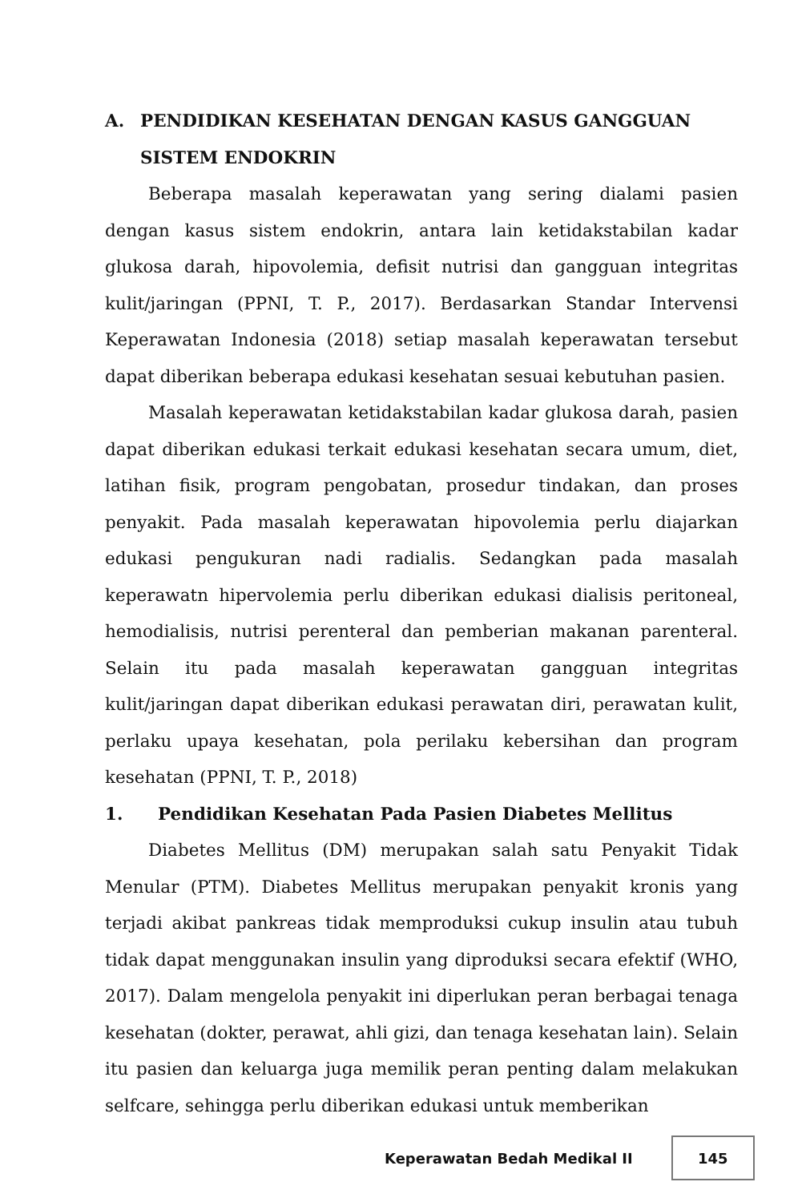A. PENDIDIKAN KESEHATAN DENGAN KASUS GANGGUAN SISTEM ENDOKRIN
Beberapa masalah keperawatan yang sering dialami pasien dengan kasus sistem endokrin, antara lain ketidakstabilan kadar glukosa darah, hipovolemia, defisit nutrisi dan gangguan integritas kulit/jaringan (PPNI, T. P., 2017). Berdasarkan Standar Intervensi Keperawatan Indonesia (2018) setiap masalah keperawatan tersebut dapat diberikan beberapa edukasi kesehatan sesuai kebutuhan pasien.
Masalah keperawatan ketidakstabilan kadar glukosa darah, pasien dapat diberikan edukasi terkait edukasi kesehatan secara umum, diet, latihan fisik, program pengobatan, prosedur tindakan, dan proses penyakit. Pada masalah keperawatan hipovolemia perlu diajarkan edukasi pengukuran nadi radialis. Sedangkan pada masalah keperawatn hipervolemia perlu diberikan edukasi dialisis peritoneal, hemodialisis, nutrisi perenteral dan pemberian makanan parenteral. Selain itu pada masalah keperawatan gangguan integritas kulit/jaringan dapat diberikan edukasi perawatan diri, perawatan kulit, perlaku upaya kesehatan, pola perilaku kebersihan dan program kesehatan (PPNI, T. P., 2018)
1. Pendidikan Kesehatan Pada Pasien Diabetes Mellitus
Diabetes Mellitus (DM) merupakan salah satu Penyakit Tidak Menular (PTM). Diabetes Mellitus merupakan penyakit kronis yang terjadi akibat pankreas tidak memproduksi cukup insulin atau tubuh tidak dapat menggunakan insulin yang diproduksi secara efektif (WHO, 2017). Dalam mengelola penyakit ini diperlukan peran berbagai tenaga kesehatan (dokter, perawat, ahli gizi, dan tenaga kesehatan lain). Selain itu pasien dan keluarga juga memilik peran penting dalam melakukan selfcare, sehingga perlu diberikan edukasi untuk memberikan
Keperawatan Bedah Medikal II 145